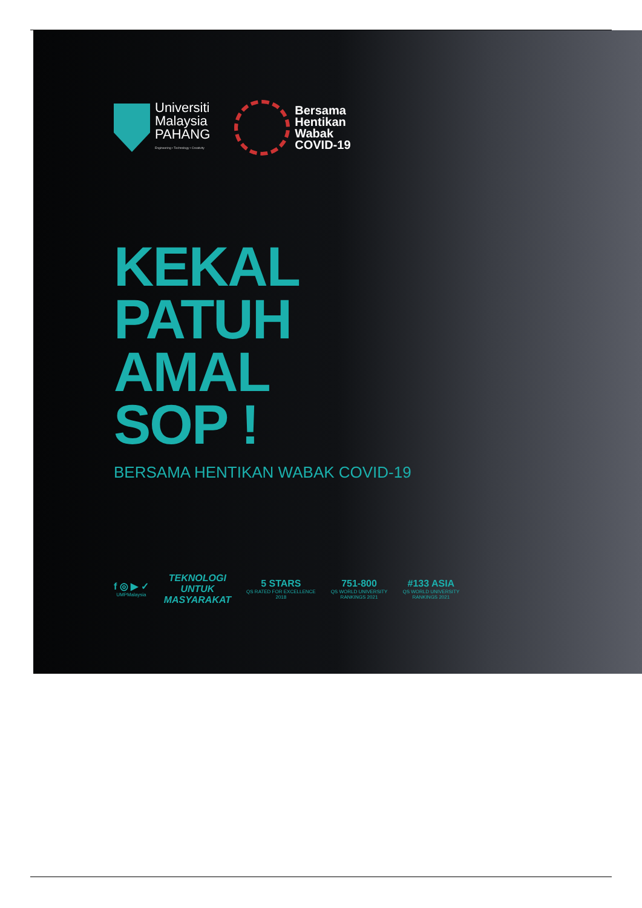Universiti
Malaysia
PAHANG
Engineering • Technology • Creativity
Bersama
Hentikan
Wabak
COVID-19
KEKAL
PATUH
AMAL
SOP !
BERSAMA HENTIKAN WABAK COVID-19
f ◎ ▶ ✓
UMPMalaysia
TEKNOLOGI
UNTUK
MASYARAKAT
5 STARS
QS RATED FOR EXCELLENCE
2018
751-800
QS WORLD UNIVERSITY
RANKINGS 2021
#133 ASIA
QS WORLD UNIVERSITY
RANKINGS 2021